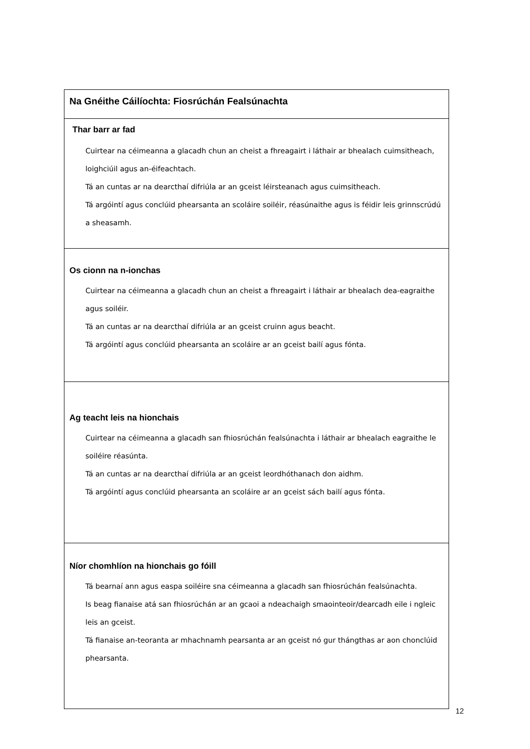Na Gnéithe Cáilíochta: Fiosrúchán Fealsúnachta
Thar barr ar fad
Cuirtear na céimeanna a glacadh chun an cheist a fhreagairt i láthair ar bhealach cuimsitheach, loighciúil agus an-éifeachtach.
Tá an cuntas ar na dearcthaí difriúla ar an gceist léirsteanach agus cuimsitheach.
Tá argóintí agus conclúid phearsanta an scoláire soiléir, réasúnaithe agus is féidir leis grinnscrúdú a sheasamh.
Os cionn na n-ionchas
Cuirtear na céimeanna a glacadh chun an cheist a fhreagairt i láthair ar bhealach dea-eagraithe agus soiléir.
Tá an cuntas ar na dearcthaí difriúla ar an gceist cruinn agus beacht.
Tá argóintí agus conclúid phearsanta an scoláire ar an gceist bailí agus fónta.
Ag teacht leis na hionchais
Cuirtear na céimeanna a glacadh san fhiosrúchán fealsúnachta i láthair ar bhealach eagraithe le soiléire réasúnta.
Tá an cuntas ar na dearcthaí difriúla ar an gceist leordhóthanach don aidhm.
Tá argóintí agus conclúid phearsanta an scoláire ar an gceist sách bailí agus fónta.
Níor chomhlíon na hionchais go fóill
Tá bearnaí ann agus easpa soiléire sna céimeanna a glacadh san fhiosrúchán fealsúnachta.
Is beag fianaise atá san fhiosrúchán ar an gcaoi a ndeachaigh smaointeoir/dearcadh eile i ngleic leis an gceist.
Tá fianaise an-teoranta ar mhachnamh pearsanta ar an gceist nó gur thángthas ar aon chonclúid phearsanta.
12